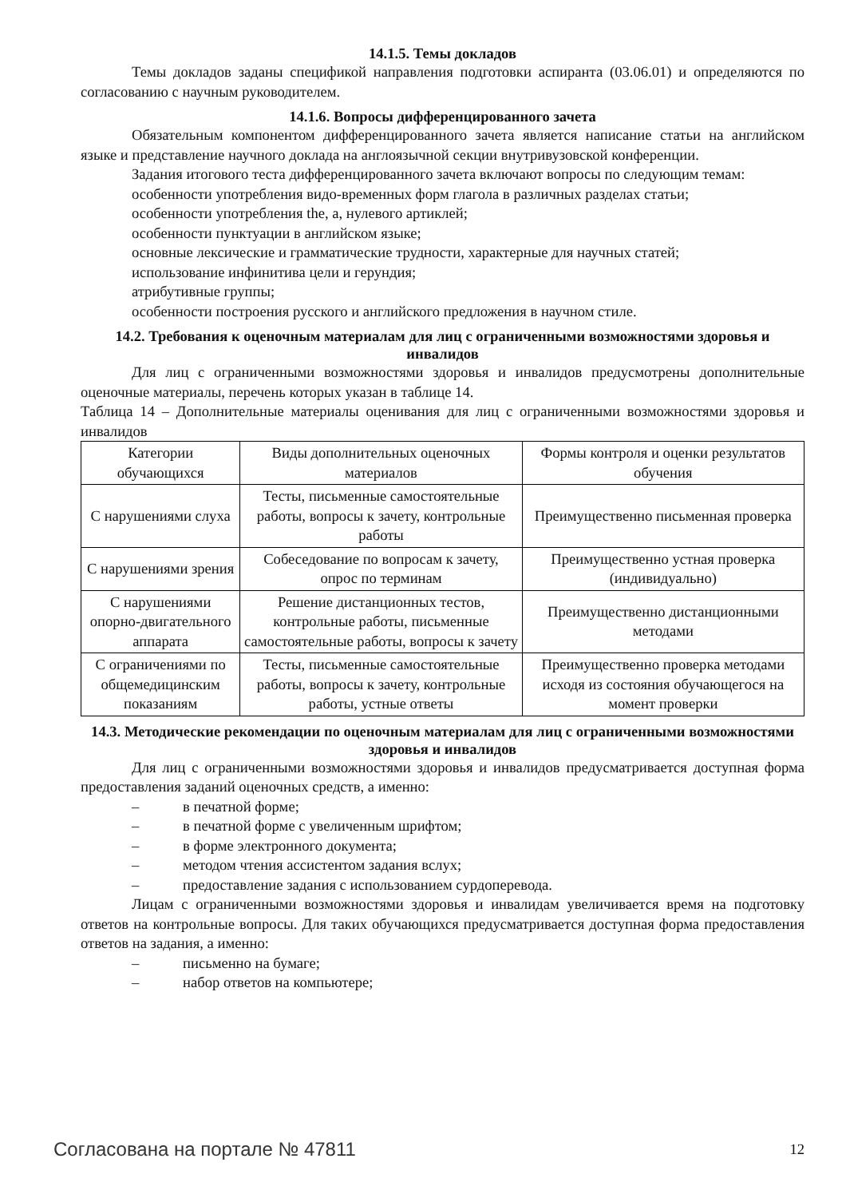14.1.5. Темы докладов
Темы докладов заданы спецификой направления подготовки аспиранта (03.06.01) и определяются по согласованию с научным руководителем.
14.1.6. Вопросы дифференцированного зачета
Обязательным компонентом дифференцированного зачета является написание статьи на английском языке и представление научного доклада на англоязычной секции внутривузовской конференции.
Задания итогового теста дифференцированного зачета включают вопросы по следующим темам:
особенности употребления видо-временных форм глагола в различных разделах статьи;
особенности употребления the, a, нулевого артиклей;
особенности пунктуации в английском языке;
основные лексические и грамматические трудности, характерные для научных статей;
использование инфинитива цели и герундия;
атрибутивные группы;
особенности построения русского и английского предложения в научном стиле.
14.2. Требования к оценочным материалам для лиц с ограниченными возможностями здоровья и инвалидов
Для лиц с ограниченными возможностями здоровья и инвалидов предусмотрены дополнительные оценочные материалы, перечень которых указан в таблице 14.
Таблица 14 – Дополнительные материалы оценивания для лиц с ограниченными возможностями здоровья и инвалидов
| Категории обучающихся | Виды дополнительных оценочных материалов | Формы контроля и оценки результатов обучения |
| --- | --- | --- |
| С нарушениями слуха | Тесты, письменные самостоятельные работы, вопросы к зачету, контрольные работы | Преимущественно письменная проверка |
| С нарушениями зрения | Собеседование по вопросам к зачету, опрос по терминам | Преимущественно устная проверка (индивидуально) |
| С нарушениями опорно-двигательного аппарата | Решение дистанционных тестов, контрольные работы, письменные самостоятельные работы, вопросы к зачету | Преимущественно дистанционными методами |
| С ограничениями по общемедицинским показаниям | Тесты, письменные самостоятельные работы, вопросы к зачету, контрольные работы, устные ответы | Преимущественно проверка методами исходя из состояния обучающегося на момент проверки |
14.3. Методические рекомендации по оценочным материалам для лиц с ограниченными возможностями здоровья и инвалидов
Для лиц с ограниченными возможностями здоровья и инвалидов предусматривается доступная форма предоставления заданий оценочных средств, а именно:
– в печатной форме;
– в печатной форме с увеличенным шрифтом;
– в форме электронного документа;
– методом чтения ассистентом задания вслух;
– предоставление задания с использованием сурдоперевода.
Лицам с ограниченными возможностями здоровья и инвалидам увеличивается время на подготовку ответов на контрольные вопросы. Для таких обучающихся предусматривается доступная форма предоставления ответов на задания, а именно:
– письменно на бумаге;
– набор ответов на компьютере;
Согласована на портале № 47811 12